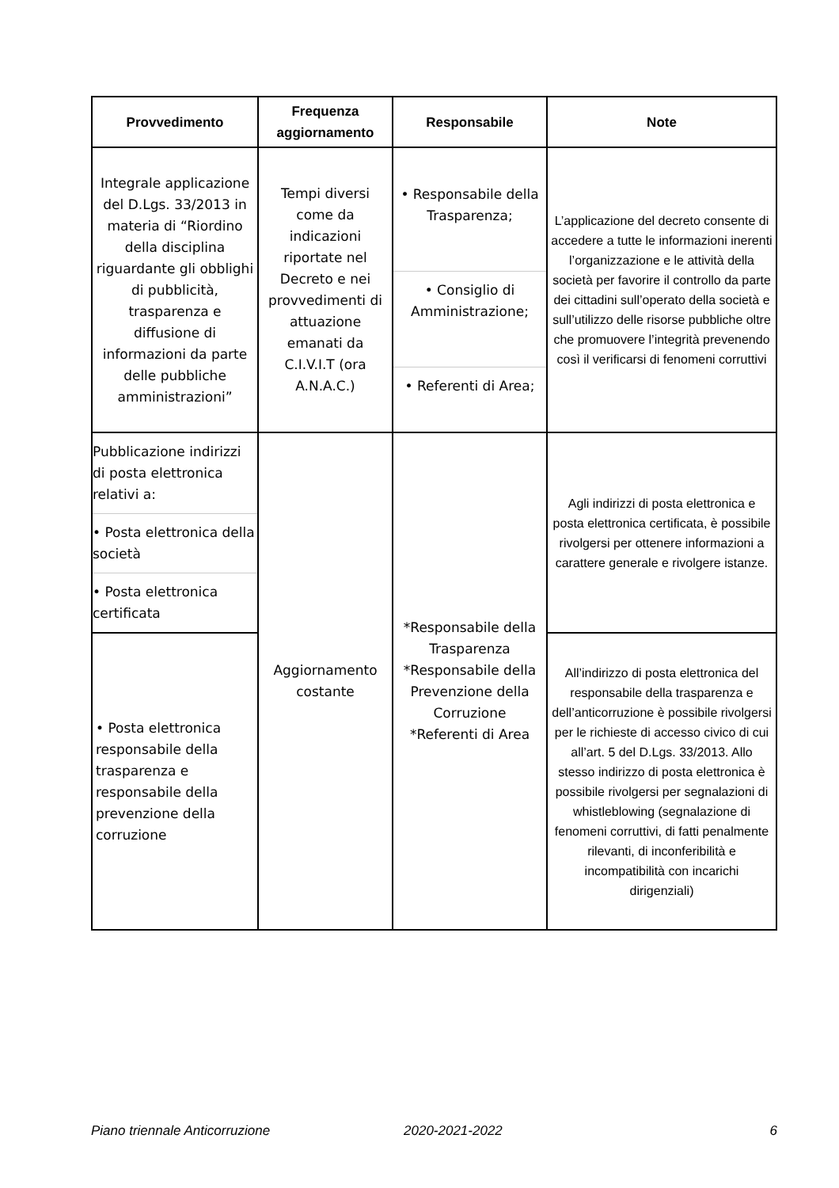| Provvedimento | Frequenza aggiornamento | Responsabile | Note |
| --- | --- | --- | --- |
| Integrale applicazione del D.Lgs. 33/2013 in materia di “Riordino della disciplina riguardante gli obblighi di pubblicità, trasparenza e diffusione di informazioni da parte delle pubbliche amministrazioni” | Tempi diversi come da indicazioni riportate nel Decreto e nei provvedimenti di attuazione emanati da C.I.V.I.T (ora A.N.A.C.) | • Responsabile della Trasparenza; • Consiglio di Amministrazione; • Referenti di Area; | L’applicazione del decreto consente di accedere a tutte le informazioni inerenti l’organizzazione e le attività della società per favorire il controllo da parte dei cittadini sull’operato della società e sull’utilizzo delle risorse pubbliche oltre che promuovere l’integrità prevenendo così il verificarsi di fenomeni corruttivi |
| Pubblicazione indirizzi di posta elettronica relativi a: • Posta elettronica della società • Posta elettronica certificata | Aggiornamento costante | *Responsabile della Trasparenza *Responsabile della Prevenzione della Corruzione *Referenti di Area | Agli indirizzi di posta elettronica e posta elettronica certificata, è possibile rivolgersi per ottenere informazioni a carattere generale e rivolgere istanze. |
| • Posta elettronica responsabile della trasparenza e responsabile della prevenzione della corruzione | | | All’indirizzo di posta elettronica del responsabile della trasparenza e dell’anticorruzione è possibile rivolgersi per le richieste di accesso civico di cui all’art. 5 del D.Lgs. 33/2013. Allo stesso indirizzo di posta elettronica è possibile rivolgersi per segnalazioni di whistleblowing (segnalazione di fenomeni corruttivi, di fatti penalmente rilevanti, di inconferibilità e incompatibilità con incarichi dirigenziali) |
Piano triennale Anticorruzione 2020-2021-2022 6